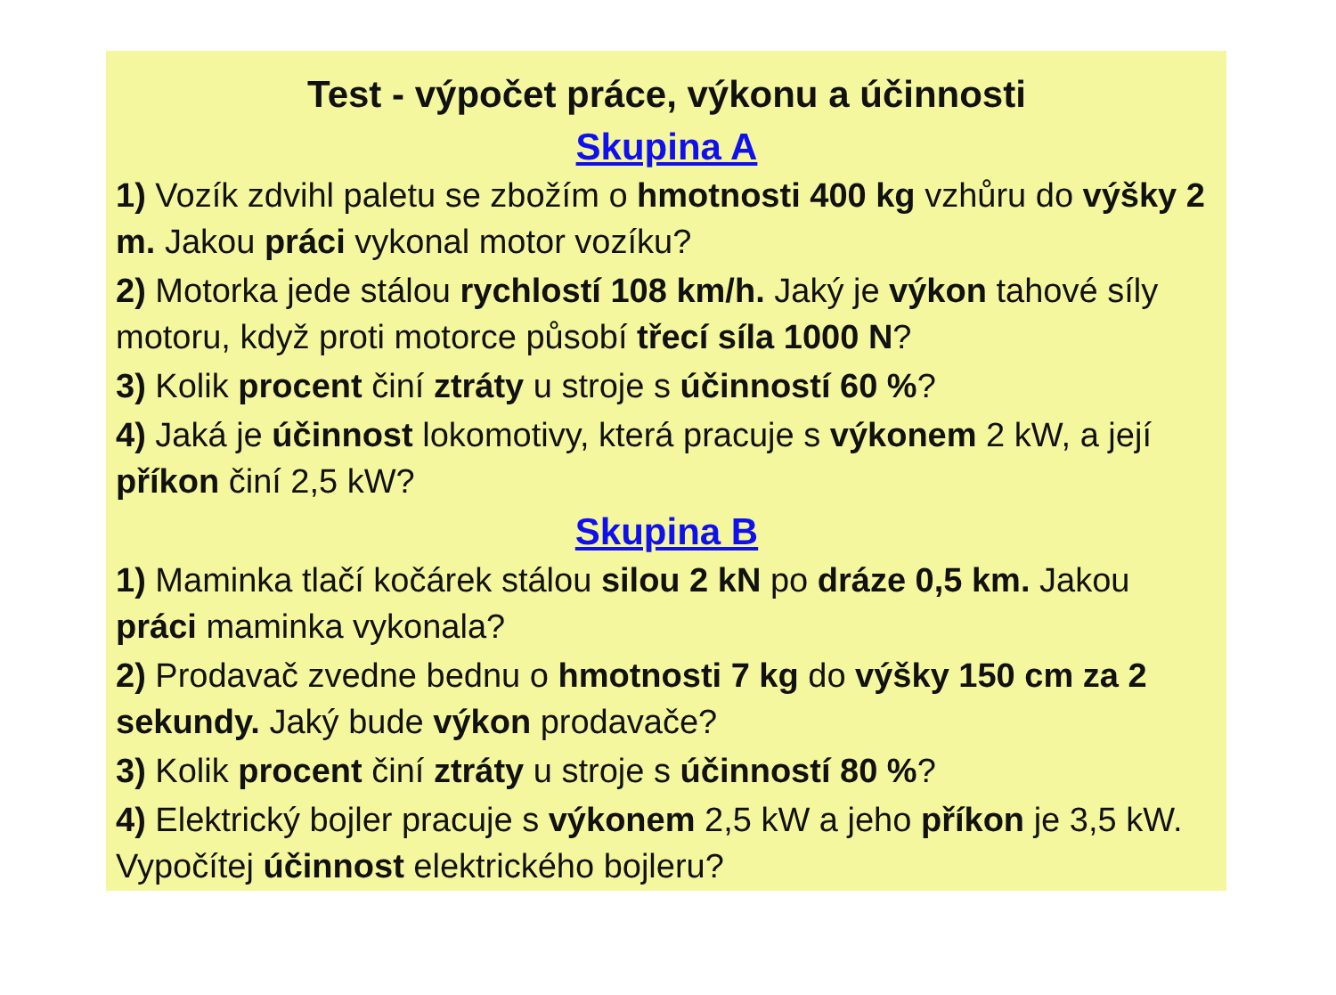Test - výpočet práce, výkonu a účinnosti
Skupina A
1) Vozík zdvihl paletu se zbožím o hmotnosti 400 kg vzhůru do výšky 2 m. Jakou práci vykonal motor vozíku?
2) Motorka jede stálou rychlostí 108 km/h. Jaký je výkon tahové síly motoru, když proti motorce působí třecí síla 1000 N?
3) Kolik procent činí ztráty u stroje s účinností 60 %?
4) Jaká je účinnost lokomotivy, která pracuje s výkonem 2 kW, a její příkon činí 2,5 kW?
Skupina B
1) Maminka tlačí kočárek stálou silou 2 kN po dráze 0,5 km. Jakou práci maminka vykonala?
2) Prodavač zvedne bednu o hmotnosti 7 kg do výšky 150 cm za 2 sekundy. Jaký bude výkon prodavače?
3) Kolik procent činí ztráty u stroje s účinností 80 %?
4) Elektrický bojler pracuje s výkonem 2,5 kW a jeho příkon je 3,5 kW. Vypočítej účinnost elektrického bojleru?